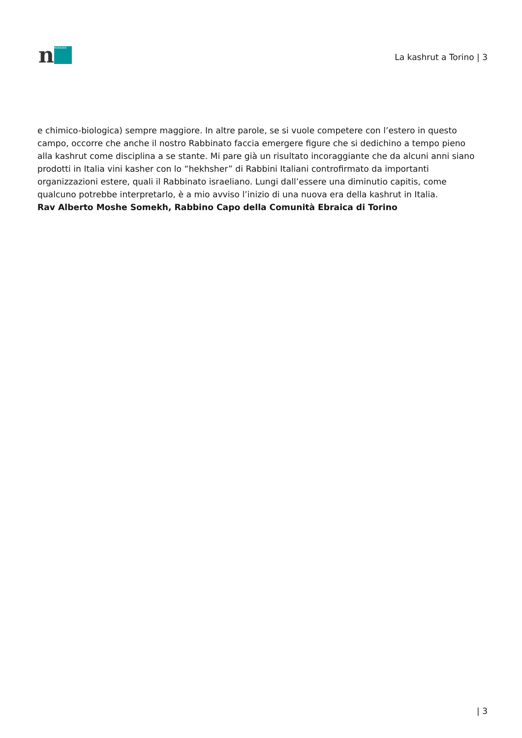n
MORASHA
La kashrut a Torino | 3
e chimico-biologica) sempre maggiore. In altre parole, se si vuole competere con l’estero in questo campo, occorre che anche il nostro Rabbinato faccia emergere figure che si dedichino a tempo pieno alla kashrut come disciplina a se stante. Mi pare già un risultato incoraggiante che da alcuni anni siano prodotti in Italia vini kasher con lo “hekhsher” di Rabbini Italiani controfirmato da importanti organizzazioni estere, quali il Rabbinato israeliano. Lungi dall’essere una diminutio capitis, come qualcuno potrebbe interpretarlo, è a mio avviso l’inizio di una nuova era della kashrut in Italia.
Rav Alberto Moshe Somekh, Rabbino Capo della Comunità Ebraica di Torino
| 3